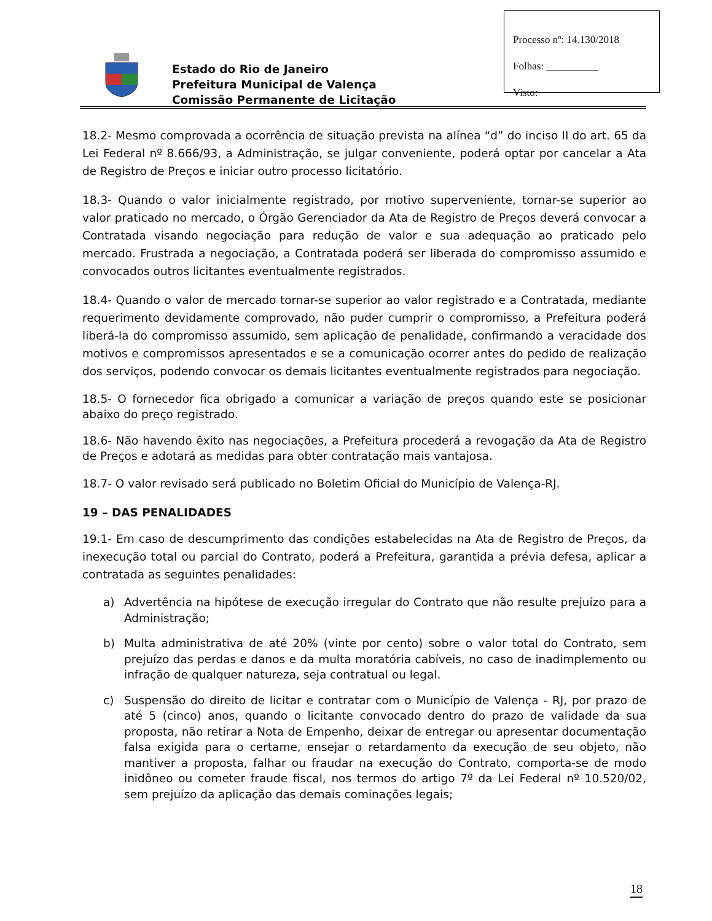Estado do Rio de Janeiro
Prefeitura Municipal de Valença
Comissão Permanente de Licitação
Processo nº: 14.130/2018
Folhas: __________
Visto:
18.2- Mesmo comprovada a ocorrência de situação prevista na alínea “d” do inciso II do art. 65 da Lei Federal nº 8.666/93, a Administração, se julgar conveniente, poderá optar por cancelar a Ata de Registro de Preços e iniciar outro processo licitatório.
18.3- Quando o valor inicialmente registrado, por motivo superveniente, tornar-se superior ao valor praticado no mercado, o Órgão Gerenciador da Ata de Registro de Preços deverá convocar a Contratada visando negociação para redução de valor e sua adequação ao praticado pelo mercado. Frustrada a negociação, a Contratada poderá ser liberada do compromisso assumido e convocados outros licitantes eventualmente registrados.
18.4- Quando o valor de mercado tornar-se superior ao valor registrado e a Contratada, mediante requerimento devidamente comprovado, não puder cumprir o compromisso, a Prefeitura poderá liberá-la do compromisso assumido, sem aplicação de penalidade, confirmando a veracidade dos motivos e compromissos apresentados e se a comunicação ocorrer antes do pedido de realização dos serviços, podendo convocar os demais licitantes eventualmente registrados para negociação.
18.5- O fornecedor fica obrigado a comunicar a variação de preços quando este se posicionar abaixo do preço registrado.
18.6- Não havendo êxito nas negociações, a Prefeitura procederá a revogação da Ata de Registro de Preços e adotará as medidas para obter contratação mais vantajosa.
18.7- O valor revisado será publicado no Boletim Oficial do Município de Valença-RJ.
19 – DAS PENALIDADES
19.1- Em caso de descumprimento das condições estabelecidas na Ata de Registro de Preços, da inexecução total ou parcial do Contrato, poderá a Prefeitura, garantida a prévia defesa, aplicar a contratada as seguintes penalidades:
a) Advertência na hipótese de execução irregular do Contrato que não resulte prejuízo para a Administração;
b) Multa administrativa de até 20% (vinte por cento) sobre o valor total do Contrato, sem prejuízo das perdas e danos e da multa moratória cabíveis, no caso de inadimplemento ou infração de qualquer natureza, seja contratual ou legal.
c) Suspensão do direito de licitar e contratar com o Município de Valença - RJ, por prazo de até 5 (cinco) anos, quando o licitante convocado dentro do prazo de validade da sua proposta, não retirar a Nota de Empenho, deixar de entregar ou apresentar documentação falsa exigida para o certame, ensejar o retardamento da execução de seu objeto, não mantiver a proposta, falhar ou fraudar na execução do Contrato, comporta-se de modo inidôneo ou cometer fraude fiscal, nos termos do artigo 7º da Lei Federal nº 10.520/02, sem prejuízo da aplicação das demais cominações legais;
18